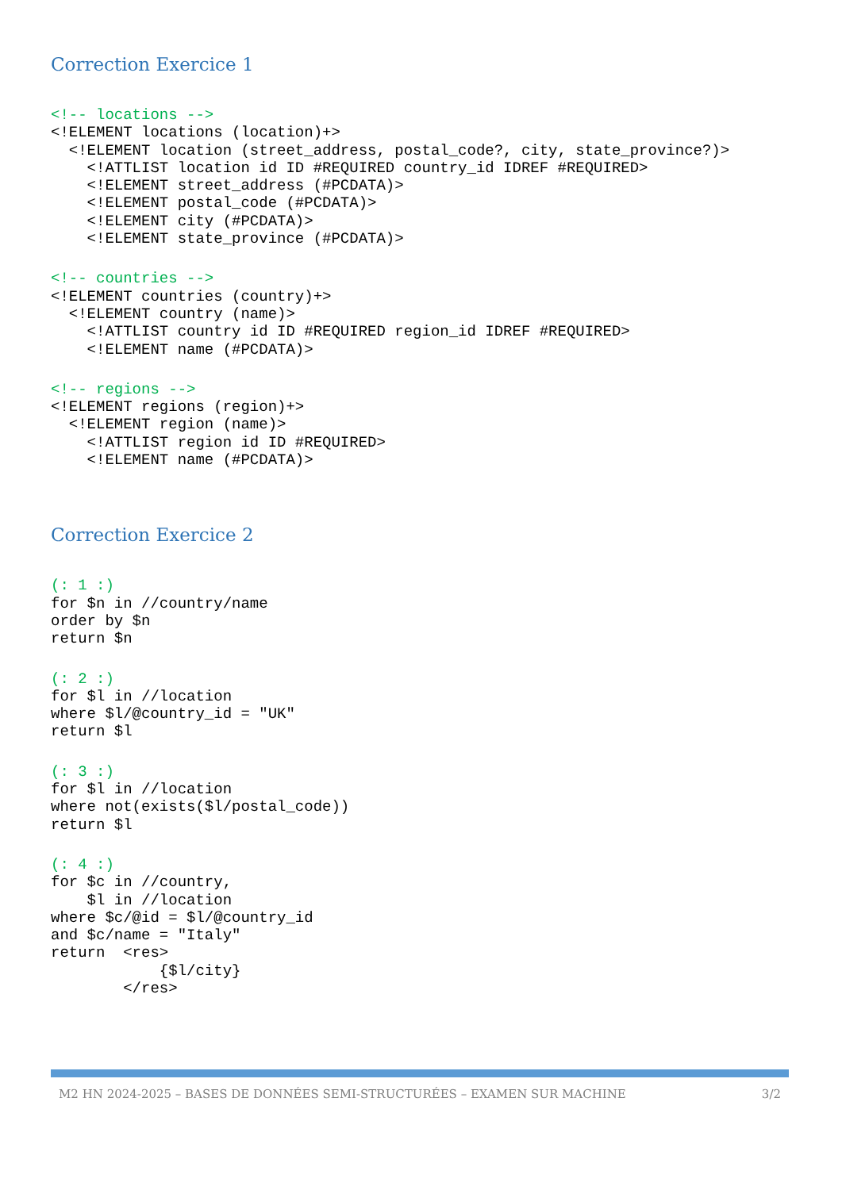Correction Exercice 1
<!-- locations -->
<!ELEMENT locations (location)+>
  <!ELEMENT location (street_address, postal_code?, city, state_province?)>
    <!ATTLIST location id ID #REQUIRED country_id IDREF #REQUIRED>
    <!ELEMENT street_address (#PCDATA)>
    <!ELEMENT postal_code (#PCDATA)>
    <!ELEMENT city (#PCDATA)>
    <!ELEMENT state_province (#PCDATA)>
<!-- countries -->
<!ELEMENT countries (country)+>
  <!ELEMENT country (name)>
    <!ATTLIST country id ID #REQUIRED region_id IDREF #REQUIRED>
    <!ELEMENT name (#PCDATA)>
<!-- regions -->
<!ELEMENT regions (region)+>
  <!ELEMENT region (name)>
    <!ATTLIST region id ID #REQUIRED>
    <!ELEMENT name (#PCDATA)>
Correction Exercice 2
(: 1 :)
for $n in //country/name
order by $n
return $n
(: 2 :)
for $l in //location
where $l/@country_id = "UK"
return $l
(: 3 :)
for $l in //location
where not(exists($l/postal_code))
return $l
(: 4 :)
for $c in //country,
    $l in //location
where $c/@id = $l/@country_id
and $c/name = "Italy"
return  <res>
            {$l/city}
        </res>
M2 HN 2024-2025 – BASES DE DONNÉES SEMI-STRUCTURÉES – EXAMEN SUR MACHINE 3/2